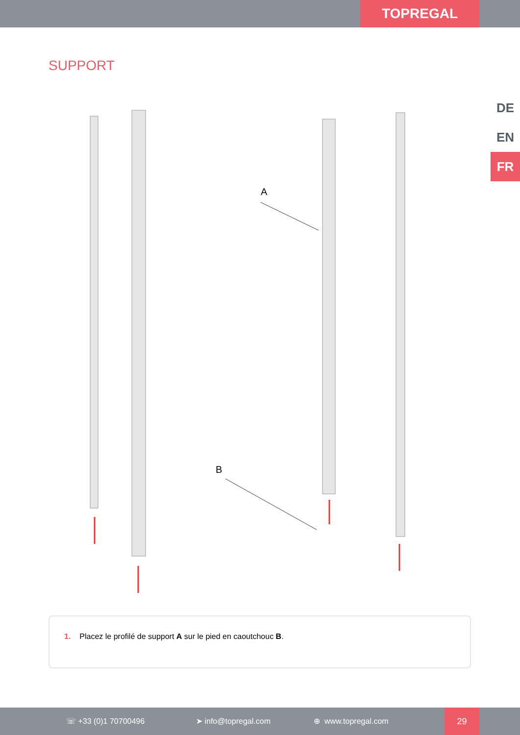TOPREGAL
SUPPORT
DE
EN
FR
A
B
1. Placez le profilé de support A sur le pied en caoutchouc B.
☏ +33 (0)1 70700496 ➤ info@topregal.com ⊕ www.topregal.com
29